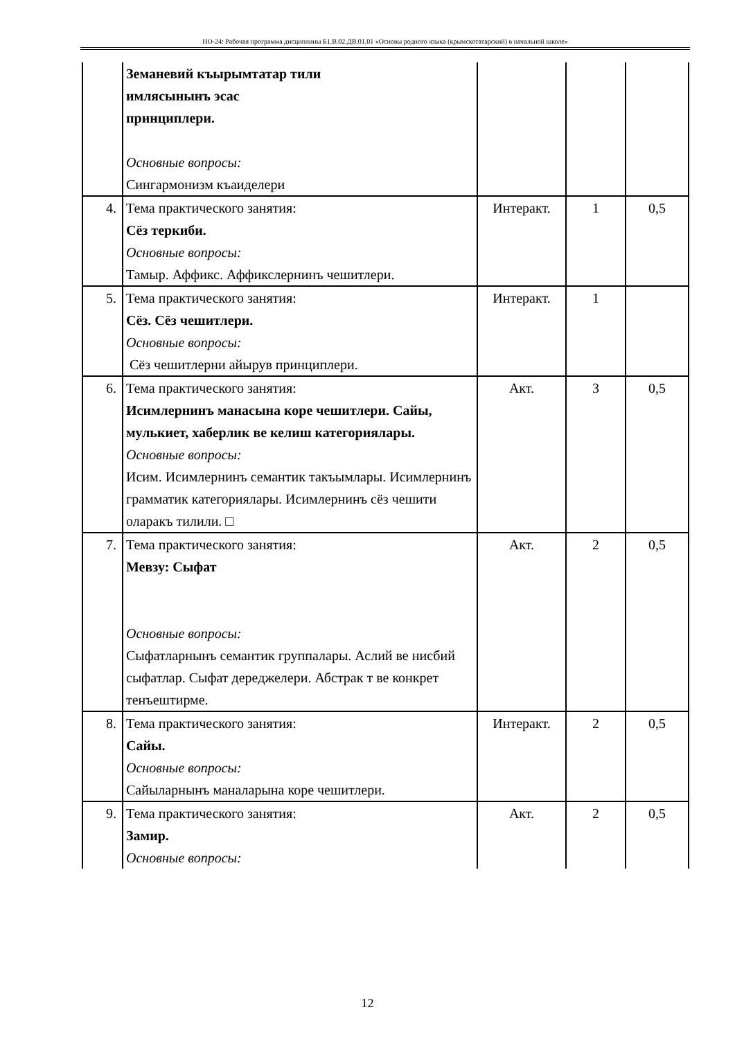НО-24: Рабочая программа дисциплины Б1.В.02.ДВ.01.01 «Основы родного языка (крымскотатарский) в начальной школе»
| | Земаневий къырымтатар тили имлясынынъ эсас принциплери. Основные вопросы: Сингармонизм къаиделери | | | |
| 4. | Тема практического занятия: Сёз теркиби. Основные вопросы: Тамыр. Аффикс. Аффикслернинъ чешитлери. | Интеракт. | 1 | 0,5 |
| 5. | Тема практического занятия: Сёз. Сёз чешитлери. Основные вопросы: Сёз чешитлерни айырув принциплери. | Интеракт. | 1 | |
| 6. | Тема практического занятия: Исимлернинъ манасына коре чешитлери. Сайы, мулькиет, хаберлик ве келиш категориялары. Основные вопросы: Исим. Исимлернинъ семантик такъымлары. Исимлернинъ грамматик категориялары. Исимлернинъ сёз чешити оларакъ тилили. □ | Акт. | 3 | 0,5 |
| 7. | Тема практического занятия: Мевзу: Сыфат Основные вопросы: Сыфатларнынъ семантик группалары. Аслий ве нисбий сыфатлар. Сыфат дереджелери. Абстрак т ве конкрет тенъештирме. | Акт. | 2 | 0,5 |
| 8. | Тема практического занятия: Сайы. Основные вопросы: Сайыларнынъ маналарына коре чешитлери. | Интеракт. | 2 | 0,5 |
| 9. | Тема практического занятия: Замир. Основные вопросы: | Акт. | 2 | 0,5 |
12